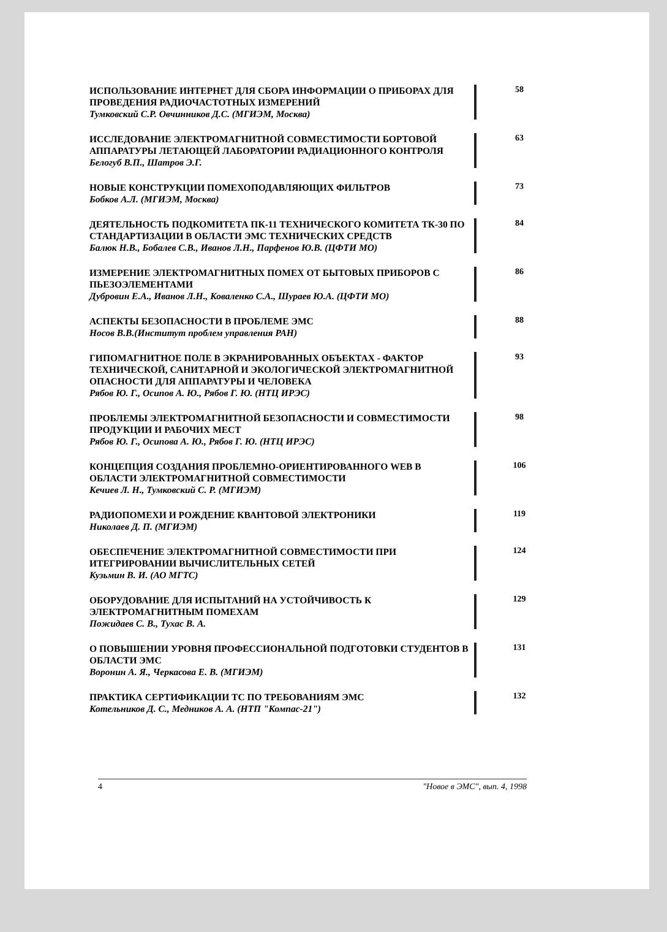ИСПОЛЬЗОВАНИЕ ИНТЕРНЕТ ДЛЯ СБОРА ИНФОРМАЦИИ О ПРИБОРАХ ДЛЯ ПРОВЕДЕНИЯ РАДИОЧАСТОТНЫХ ИЗМЕРЕНИЙ
Тумковский С.Р. Овчинников Д.С. (МГИЭМ, Москва)
58
ИССЛЕДОВАНИЕ ЭЛЕКТРОМАГНИТНОЙ СОВМЕСТИМОСТИ БОРТОВОЙ АППАРАТУРЫ ЛЕТАЮЩЕЙ ЛАБОРАТОРИИ РАДИАЦИОННОГО КОНТРОЛЯ
Белогуб В.П., Шатров Э.Г.
63
НОВЫЕ КОНСТРУКЦИИ ПОМЕХОПОДАВЛЯЮЩИХ ФИЛЬТРОВ
Бобков А.Л. (МГИЭМ, Москва)
73
ДЕЯТЕЛЬНОСТЬ ПОДКОМИТЕТА ПК-11 ТЕХНИЧЕСКОГО КОМИТЕТА ТК-30 ПО СТАНДАРТИЗАЦИИ В ОБЛАСТИ ЭМС ТЕХНИЧЕСКИХ СРЕДСТВ
Балюк Н.В., Бобалев С.В., Иванов Л.Н., Парфенов Ю.В. (ЦФТИ МО)
84
ИЗМЕРЕНИЕ ЭЛЕКТРОМАГНИТНЫХ ПОМЕХ ОТ БЫТОВЫХ ПРИБОРОВ С ПЬЕЗОЭЛЕМЕНТАМИ
Дубровин Е.А., Иванов Л.Н., Коваленко С.А., Шураев Ю.А. (ЦФТИ МО)
86
АСПЕКТЫ БЕЗОПАСНОСТИ В ПРОБЛЕМЕ ЭМС
Носов В.В.(Институт проблем управления РАН)
88
ГИПОМАГНИТНОЕ ПОЛЕ В ЭКРАНИРОВАННЫХ ОБЪЕКТАХ - ФАКТОР ТЕХНИЧЕСКОЙ, САНИТАРНОЙ И ЭКОЛОГИЧЕСКОЙ ЭЛЕКТРОМАГНИТНОЙ ОПАСНОСТИ ДЛЯ АППАРАТУРЫ И ЧЕЛОВЕКА
Рябов Ю. Г., Осипов А. Ю., Рябов Г. Ю. (НТЦ ИРЭС)
93
ПРОБЛЕМЫ ЭЛЕКТРОМАГНИТНОЙ БЕЗОПАСНОСТИ И СОВМЕСТИМОСТИ ПРОДУКЦИИ И РАБОЧИХ МЕСТ
Рябов Ю. Г., Осипова А. Ю., Рябов Г. Ю. (НТЦ ИРЭС)
98
КОНЦЕПЦИЯ СОЗДАНИЯ ПРОБЛЕМНО-ОРИЕНТИРОВАННОГО WEB В ОБЛАСТИ ЭЛЕКТРОМАГНИТНОЙ СОВМЕСТИМОСТИ
Кечиев Л. Н., Тумковский С. Р. (МГИЭМ)
106
РАДИОПОМЕХИ И РОЖДЕНИЕ КВАНТОВОЙ ЭЛЕКТРОНИКИ
Николаев Д. П. (МГИЭМ)
119
ОБЕСПЕЧЕНИЕ ЭЛЕКТРОМАГНИТНОЙ СОВМЕСТИМОСТИ ПРИ ИТЕГРИРОВАНИИ ВЫЧИСЛИТЕЛЬНЫХ СЕТЕЙ
Кузьмин В. И. (АО МГТС)
124
ОБОРУДОВАНИЕ ДЛЯ ИСПЫТАНИЙ НА УСТОЙЧИВОСТЬ К ЭЛЕКТРОМАГНИТНЫМ ПОМЕХАМ
Пожидаев С. В., Тухас В. А.
129
О ПОВЫШЕНИИ УРОВНЯ ПРОФЕССИОНАЛЬНОЙ ПОДГОТОВКИ СТУДЕНТОВ В ОБЛАСТИ ЭМС
Воронин А. Я., Черкасова Е. В. (МГИЭМ)
131
ПРАКТИКА СЕРТИФИКАЦИИ ТС ПО ТРЕБОВАНИЯМ ЭМС
Котельников Д. С., Медников А. А. (НТП "Компас-21")
132
4 "Новое в ЭМС", вып. 4, 1998